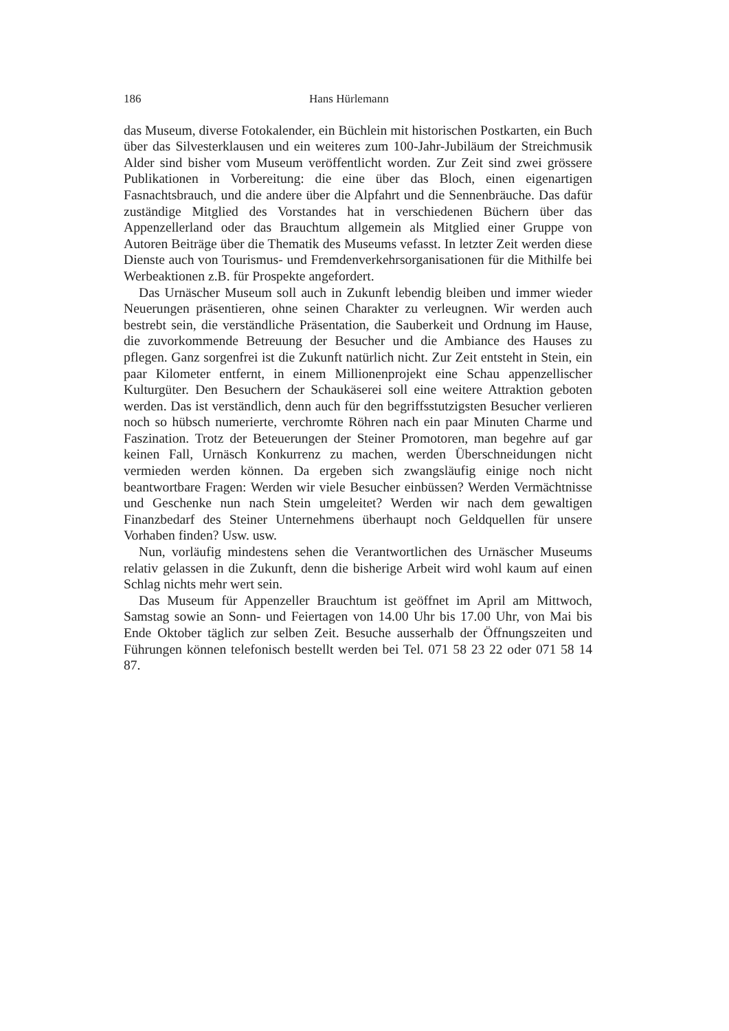186 Hans Hürlemann
das Museum, diverse Fotokalender, ein Büchlein mit historischen Postkarten, ein Buch über das Silvesterklausen und ein weiteres zum 100-Jahr-Jubiläum der Streichmusik Alder sind bisher vom Museum veröffentlicht worden. Zur Zeit sind zwei grössere Publikationen in Vorbereitung: die eine über das Bloch, einen eigenartigen Fasnachtsbrauch, und die andere über die Alpfahrt und die Sennenbräuche. Das dafür zuständige Mitglied des Vorstandes hat in verschiedenen Büchern über das Appenzellerland oder das Brauchtum allgemein als Mitglied einer Gruppe von Autoren Beiträge über die Thematik des Museums vefasst. In letzter Zeit werden diese Dienste auch von Tourismus- und Fremdenverkehrsorganisationen für die Mithilfe bei Werbeaktionen z.B. für Prospekte angefordert.
Das Urnäscher Museum soll auch in Zukunft lebendig bleiben und immer wieder Neuerungen präsentieren, ohne seinen Charakter zu verleugnen. Wir werden auch bestrebt sein, die verständliche Präsentation, die Sauberkeit und Ordnung im Hause, die zuvorkommende Betreuung der Besucher und die Ambiance des Hauses zu pflegen. Ganz sorgenfrei ist die Zukunft natürlich nicht. Zur Zeit entsteht in Stein, ein paar Kilometer entfernt, in einem Millionenprojekt eine Schau appenzellischer Kulturgüter. Den Besuchern der Schaukäserei soll eine weitere Attraktion geboten werden. Das ist verständlich, denn auch für den begriffsstutzigsten Besucher verlieren noch so hübsch numerierte, verchromte Röhren nach ein paar Minuten Charme und Faszination. Trotz der Beteuerungen der Steiner Promotoren, man begehre auf gar keinen Fall, Urnäsch Konkurrenz zu machen, werden Überschneidungen nicht vermieden werden können. Da ergeben sich zwangsläufig einige noch nicht beantwortbare Fragen: Werden wir viele Besucher einbüssen? Werden Vermächtnisse und Geschenke nun nach Stein umgeleitet? Werden wir nach dem gewaltigen Finanzbedarf des Steiner Unternehmens überhaupt noch Geldquellen für unsere Vorhaben finden? Usw. usw.
Nun, vorläufig mindestens sehen die Verantwortlichen des Urnäscher Museums relativ gelassen in die Zukunft, denn die bisherige Arbeit wird wohl kaum auf einen Schlag nichts mehr wert sein.
Das Museum für Appenzeller Brauchtum ist geöffnet im April am Mittwoch, Samstag sowie an Sonn- und Feiertagen von 14.00 Uhr bis 17.00 Uhr, von Mai bis Ende Oktober täglich zur selben Zeit. Besuche ausserhalb der Öffnungszeiten und Führungen können telefonisch bestellt werden bei Tel. 071 58 23 22 oder 071 58 14 87.